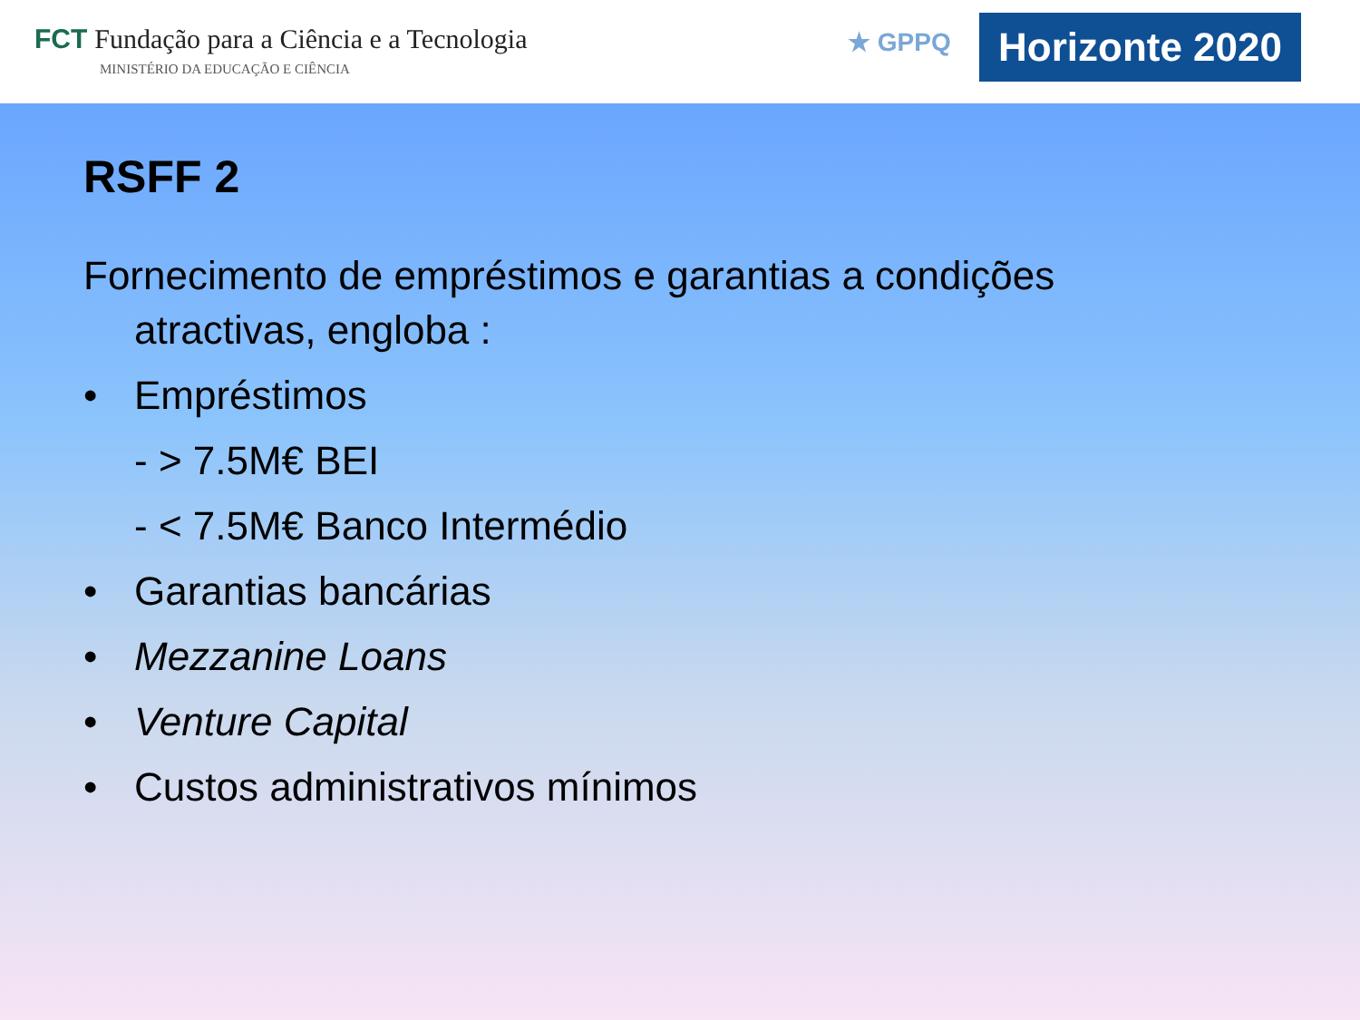FCT Fundação para a Ciência e a Tecnologia
MINISTÉRIO DA EDUCAÇÃO E CIÊNCIA
★ GPPQ
Horizonte 2020
RSFF 2
Fornecimento de empréstimos e garantias a condições
atractivas, engloba :
• Empréstimos
- > 7.5M€ BEI
- < 7.5M€ Banco Intermédio
• Garantias bancárias
• Mezzanine Loans
• Venture Capital
• Custos administrativos mínimos